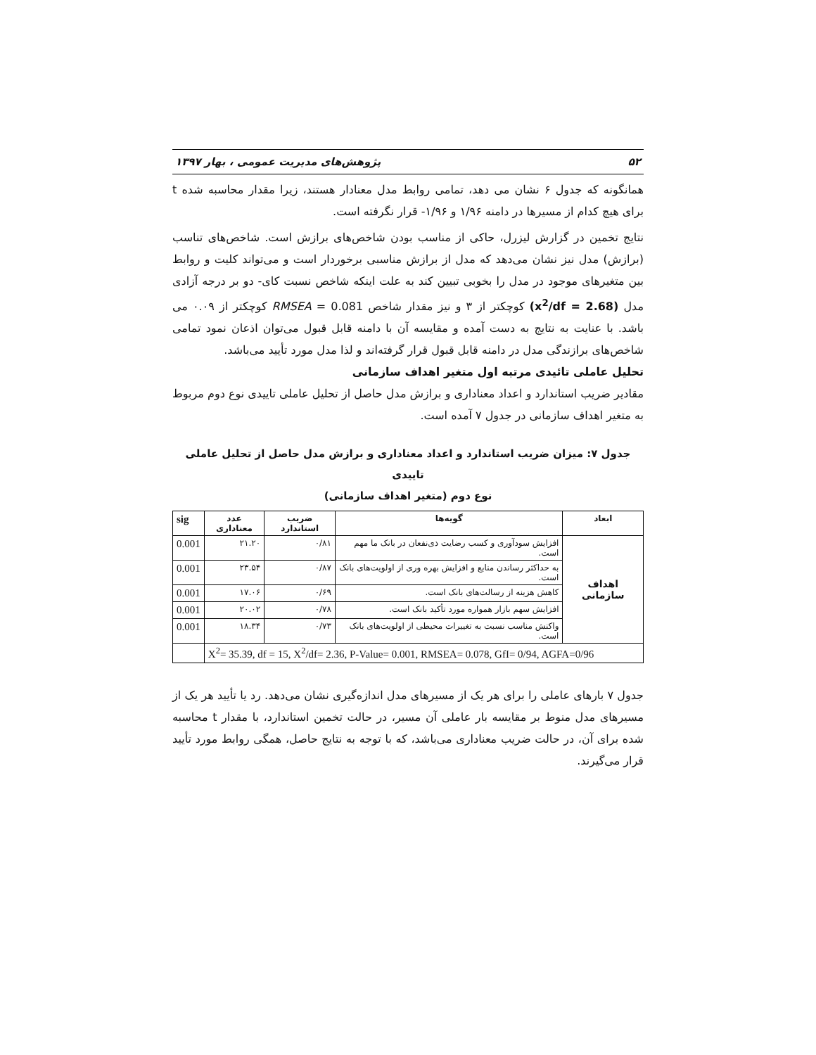۵۲ پژوهش‌های مدیریت عمومی ، بهار ۱۳۹۷
همانگونه که جدول ۶ نشان می دهد، تمامی روابط مدل معنادار هستند، زیرا مقدار محاسبه شده t برای هیچ کدام از مسیرها در دامنه ۱/۹۶ و ۱/۹۶- قرار نگرفته است.
نتایج تخمین در گزارش لیزرل، حاکی از مناسب بودن شاخص‌های برازش است. شاخص‌های تناسب (برازش) مدل نیز نشان می‌دهد که مدل از برازش مناسبی برخوردار است و می‌تواند کلیت و روابط بین متغیرهای موجود در مدل را بخوبی تبیین کند به علت اینکه شاخص نسبت کای- دو بر درجه آزادی مدل (x<sup>2</sup>/df = 2.68) کوچکتر از ۳ و نیز مقدار شاخص RMSEA = 0.081 کوچکتر از ۰.۰۹ می باشد. با عنایت به نتایج به دست آمده و مقایسه آن با دامنه قابل قبول می‌توان اذعان نمود تمامی شاخص‌های برازندگی مدل در دامنه قابل قبول قرار گرفته‌اند و لذا مدل مورد تأیید می‌باشد.
تحلیل عاملی تائیدی مرتبه اول متغیر اهداف سازمانی
مقادیر ضریب استاندارد و اعداد معناداری و برازش مدل حاصل از تحلیل عاملی تاییدی نوع دوم مربوط به متغیر اهداف سازمانی در جدول ۷ آمده است.
جدول ۷: میزان ضریب استاندارد و اعداد معناداری و برازش مدل حاصل از تحلیل عاملی تاییدی
نوع دوم (متغیر اهداف سازمانی)
| ابعاد | گویه‌ها | ضریب استاندارد | عدد معناداری | sig |
| --- | --- | --- | --- | --- |
| اهداف سازمانی | افزایش سودآوری و کسب رضایت ذی‌نفعان در بانک ما مهم است. | ۰/۸۱ | ۲۱.۲۰ | 0.001 |
| | به حداکثر رساندن منابع و افزایش بهره وری از اولویت‌های بانک است. | ۰/۸۷ | ۲۳.۵۴ | 0.001 |
| | کاهش هزینه از رسالت‌های بانک است. | ۰/۶۹ | ۱۷.۰۶ | 0.001 |
| | افزایش سهم بازار همواره مورد تأکید بانک است. | ۰/۷۸ | ۲۰.۰۲ | 0.001 |
| | واکنش مناسب نسبت به تغییرات محیطی از اولویت‌های بانک است. | ۰/۷۳ | ۱۸.۳۴ | 0.001 |
| X<sup>2</sup>= 35.39, df = 15, X<sup>2</sup>/df= 2.36, P-Value= 0.001, RMSEA= 0.078, GfI= 0/94, AGFA=0/96 | | | | |
جدول ۷ بارهای عاملی را برای هر یک از مسیرهای مدل اندازه‌گیری نشان می‌دهد. رد یا تأیید هر یک از مسیرهای مدل منوط بر مقایسه بار عاملی آن مسیر، در حالت تخمین استاندارد، با مقدار t محاسبه شده برای آن، در حالت ضریب معناداری می‌باشد، که با توجه به نتایج حاصل، همگی روابط مورد تأیید قرار می‌گیرند.